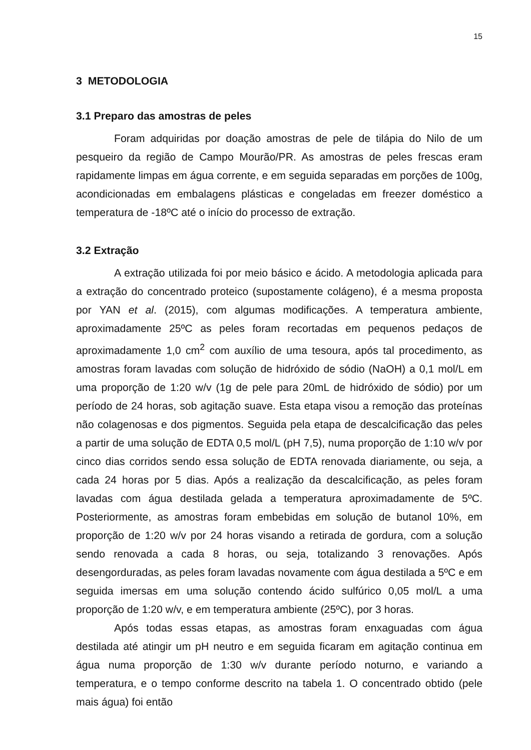15
3 METODOLOGIA
3.1 Preparo das amostras de peles
Foram adquiridas por doação amostras de pele de tilápia do Nilo de um pesqueiro da região de Campo Mourão/PR. As amostras de peles frescas eram rapidamente limpas em água corrente, e em seguida separadas em porções de 100g, acondicionadas em embalagens plásticas e congeladas em freezer doméstico a temperatura de -18ºC até o início do processo de extração.
3.2 Extração
A extração utilizada foi por meio básico e ácido. A metodologia aplicada para a extração do concentrado proteico (supostamente colágeno), é a mesma proposta por YAN et al. (2015), com algumas modificações. A temperatura ambiente, aproximadamente 25ºC as peles foram recortadas em pequenos pedaços de aproximadamente 1,0 cm<sup>2</sup> com auxílio de uma tesoura, após tal procedimento, as amostras foram lavadas com solução de hidróxido de sódio (NaOH) a 0,1 mol/L em uma proporção de 1:20 w/v (1g de pele para 20mL de hidróxido de sódio) por um período de 24 horas, sob agitação suave. Esta etapa visou a remoção das proteínas não colagenosas e dos pigmentos. Seguida pela etapa de descalcificação das peles a partir de uma solução de EDTA 0,5 mol/L (pH 7,5), numa proporção de 1:10 w/v por cinco dias corridos sendo essa solução de EDTA renovada diariamente, ou seja, a cada 24 horas por 5 dias. Após a realização da descalcificação, as peles foram lavadas com água destilada gelada a temperatura aproximadamente de 5ºC. Posteriormente, as amostras foram embebidas em solução de butanol 10%, em proporção de 1:20 w/v por 24 horas visando a retirada de gordura, com a solução sendo renovada a cada 8 horas, ou seja, totalizando 3 renovações. Após desengorduradas, as peles foram lavadas novamente com água destilada a 5ºC e em seguida imersas em uma solução contendo ácido sulfúrico 0,05 mol/L a uma proporção de 1:20 w/v, e em temperatura ambiente (25ºC), por 3 horas.
Após todas essas etapas, as amostras foram enxaguadas com água destilada até atingir um pH neutro e em seguida ficaram em agitação continua em água numa proporção de 1:30 w/v durante período noturno, e variando a temperatura, e o tempo conforme descrito na tabela 1. O concentrado obtido (pele mais água) foi então